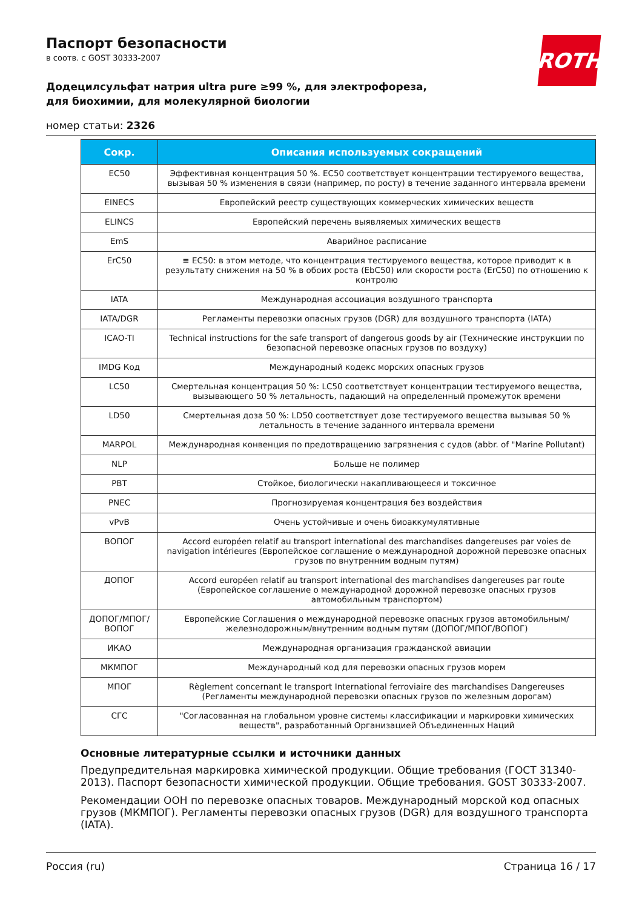ROTH
Паспорт безопасности
в соотв. с GOST 30333-2007
Додецилсульфат натрия ultra pure ≥99 %, для электрофореза, для биохимии, для молекулярной биологии
номер статьи: 2326
| Сокр. | Описания используемых сокращений |
| --- | --- |
| EC50 | Эффективная концентрация 50 %. EC50 соответствует концентрации тестируемого вещества, вызывая 50 % изменения в связи (например, по росту) в течение заданного интервала времени |
| EINECS | Европейский реестр существующих коммерческих химических веществ |
| ELINCS | Европейский перечень выявляемых химических веществ |
| EmS | Аварийное расписание |
| ErC50 | ≡ EC50: в этом методе, что концентрация тестируемого вещества, которое приводит к в результату снижения на 50 % в обоих роста (EbC50) или скорости роста (ErC50) по отношению к контролю |
| IATA | Международная ассоциация воздушного транспорта |
| IATA/DGR | Регламенты перевозки опасных грузов (DGR) для воздушного транспорта (IATA) |
| ICAO-TI | Technical instructions for the safe transport of dangerous goods by air (Технические инструкции по безопасной перевозке опасных грузов по воздуху) |
| IMDG Код | Международный кодекс морских опасных грузов |
| LC50 | Смертельная концентрация 50 %: LC50 соответствует концентрации тестируемого вещества, вызывающего 50 % летальность, падающий на определенный промежуток времени |
| LD50 | Смертельная доза 50 %: LD50 соответствует дозе тестируемого вещества вызывая 50 % летальность в течение заданного интервала времени |
| MARPOL | Международная конвенция по предотвращению загрязнения с судов (abbr. of "Marine Pollutant) |
| NLP | Больше не полимер |
| PBT | Стойкое, биологически накапливающееся и токсичное |
| PNEC | Прогнозируемая концентрация без воздействия |
| vPvB | Очень устойчивые и очень биоаккумулятивные |
| ВОПОГ | Accord européen relatif au transport international des marchandises dangereuses par voies de navigation intérieures (Европейское соглашение о международной дорожной перевозке опасных грузов по внутренним водным путям) |
| ДОПОГ | Accord européen relatif au transport international des marchandises dangereuses par route (Европейское соглашение о международной дорожной перевозке опасных грузов автомобильным транспортом) |
| ДОПОГ/МПОГ/ ВОПОГ | Европейские Соглашения о международной перевозке опасных грузов автомобильным/железнодорожным/внутренним водным путям (ДОПОГ/МПОГ/ВОПОГ) |
| ИКАО | Международная организация гражданской авиации |
| МКМПОГ | Международный код для перевозки опасных грузов морем |
| МПОГ | Règlement concernant le transport International ferroviaire des marchandises Dangereuses (Регламенты международной перевозки опасных грузов по железным дорогам) |
| СГС | "Согласованная на глобальном уровне системы классификации и маркировки химических веществ", разработанный Организацией Объединенных Наций |
Основные литературные ссылки и источники данных
Предупредительная маркировка химической продукции. Общие требования (ГОСТ 31340-2013). Паспорт безопасности химической продукции. Общие требования. GOST 30333-2007.
Рекомендации ООН по перевозке опасных товаров. Международный морской код опасных грузов (МКМПОГ). Регламенты перевозки опасных грузов (DGR) для воздушного транспорта (IATA).
Россия (ru) Страница 16 / 17